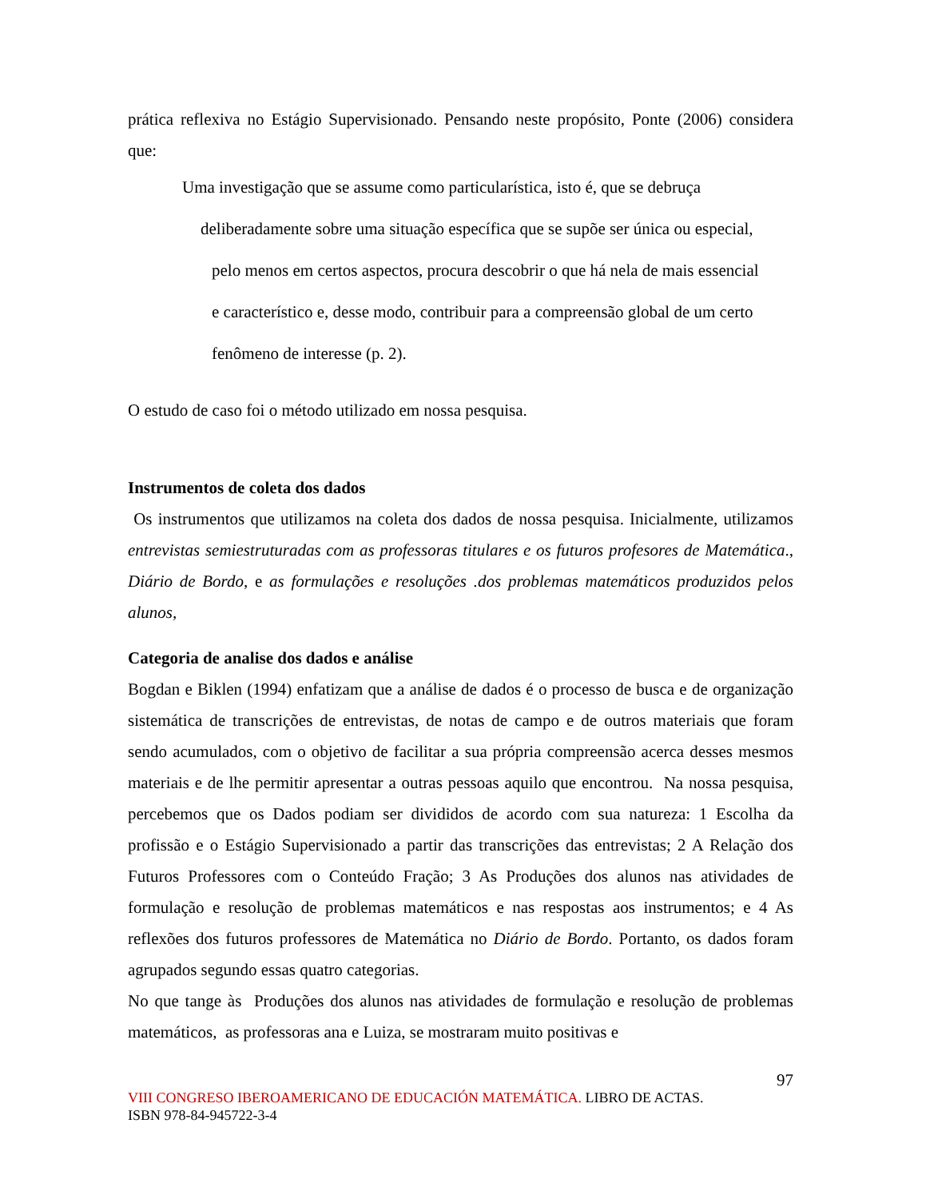prática reflexiva no Estágio Supervisionado. Pensando neste propósito, Ponte (2006) considera que:
Uma investigação que se assume como particularística, isto é, que se debruça
deliberadamente sobre uma situação específica que se supõe ser única ou especial,
pelo menos em certos aspectos, procura descobrir o que há nela de mais essencial
e característico e, desse modo, contribuir para a compreensão global de um certo
fenômeno de interesse (p. 2).
O estudo de caso foi o método utilizado em nossa pesquisa.
Instrumentos de coleta dos dados
Os instrumentos que utilizamos na coleta dos dados de nossa pesquisa. Inicialmente, utilizamos entrevistas semiestruturadas com as professoras titulares e os futuros profesores de Matemática., Diário de Bordo, e as formulações e resoluções .dos problemas matemáticos produzidos pelos alunos,
Categoria de analise dos dados e análise
Bogdan e Biklen (1994) enfatizam que a análise de dados é o processo de busca e de organização sistemática de transcrições de entrevistas, de notas de campo e de outros materiais que foram sendo acumulados, com o objetivo de facilitar a sua própria compreensão acerca desses mesmos materiais e de lhe permitir apresentar a outras pessoas aquilo que encontrou. Na nossa pesquisa, percebemos que os Dados podiam ser divididos de acordo com sua natureza: 1 Escolha da profissão e o Estágio Supervisionado a partir das transcrições das entrevistas; 2 A Relação dos Futuros Professores com o Conteúdo Fração; 3 As Produções dos alunos nas atividades de formulação e resolução de problemas matemáticos e nas respostas aos instrumentos; e 4 As reflexões dos futuros professores de Matemática no Diário de Bordo. Portanto, os dados foram agrupados segundo essas quatro categorias.
No que tange às Produções dos alunos nas atividades de formulação e resolução de problemas matemáticos, as professoras ana e Luiza, se mostraram muito positivas e
97
VIII CONGRESO IBEROAMERICANO DE EDUCACIÓN MATEMÁTICA. LIBRO DE ACTAS.
ISBN 978-84-945722-3-4